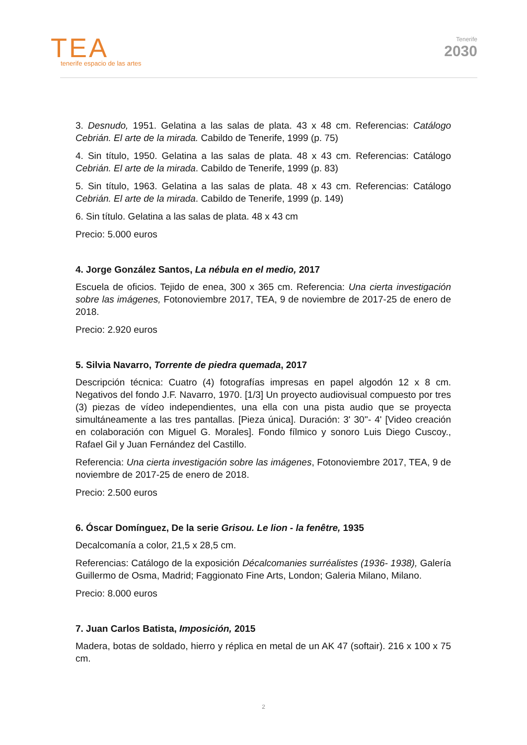TEA
tenerife espacio de las artes
Tenerife
2030
3. Desnudo, 1951. Gelatina a las salas de plata. 43 x 48 cm. Referencias: Catálogo Cebrián. El arte de la mirada. Cabildo de Tenerife, 1999 (p. 75)
4. Sin título, 1950. Gelatina a las salas de plata. 48 x 43 cm. Referencias: Catálogo Cebrián. El arte de la mirada. Cabildo de Tenerife, 1999 (p. 83)
5. Sin título, 1963. Gelatina a las salas de plata. 48 x 43 cm. Referencias: Catálogo Cebrián. El arte de la mirada. Cabildo de Tenerife, 1999 (p. 149)
6. Sin título. Gelatina a las salas de plata. 48 x 43 cm
Precio: 5.000 euros
4. Jorge González Santos, La nébula en el medio, 2017
Escuela de oficios. Tejido de enea, 300 x 365 cm. Referencia: Una cierta investigación sobre las imágenes, Fotonoviembre 2017, TEA, 9 de noviembre de 2017-25 de enero de 2018.
Precio: 2.920 euros
5. Silvia Navarro, Torrente de piedra quemada, 2017
Descripción técnica: Cuatro (4) fotografías impresas en papel algodón 12 x 8 cm. Negativos del fondo J.F. Navarro, 1970. [1/3] Un proyecto audiovisual compuesto por tres (3) piezas de vídeo independientes, una ella con una pista audio que se proyecta simultáneamente a las tres pantallas. [Pieza única]. Duración: 3' 30''- 4' [Video creación en colaboración con Miguel G. Morales]. Fondo fílmico y sonoro Luis Diego Cuscoy., Rafael Gil y Juan Fernández del Castillo.
Referencia: Una cierta investigación sobre las imágenes, Fotonoviembre 2017, TEA, 9 de noviembre de 2017-25 de enero de 2018.
Precio: 2.500 euros
6. Óscar Domínguez, De la serie Grisou. Le lion - la fenêtre, 1935
Decalcomanía a color, 21,5 x 28,5 cm.
Referencias: Catálogo de la exposición Décalcomanies surréalistes (1936- 1938), Galería Guillermo de Osma, Madrid; Faggionato Fine Arts, London; Galeria Milano, Milano.
Precio: 8.000 euros
7. Juan Carlos Batista, Imposición, 2015
Madera, botas de soldado, hierro y réplica en metal de un AK 47 (softair). 216 x 100 x 75 cm.
2